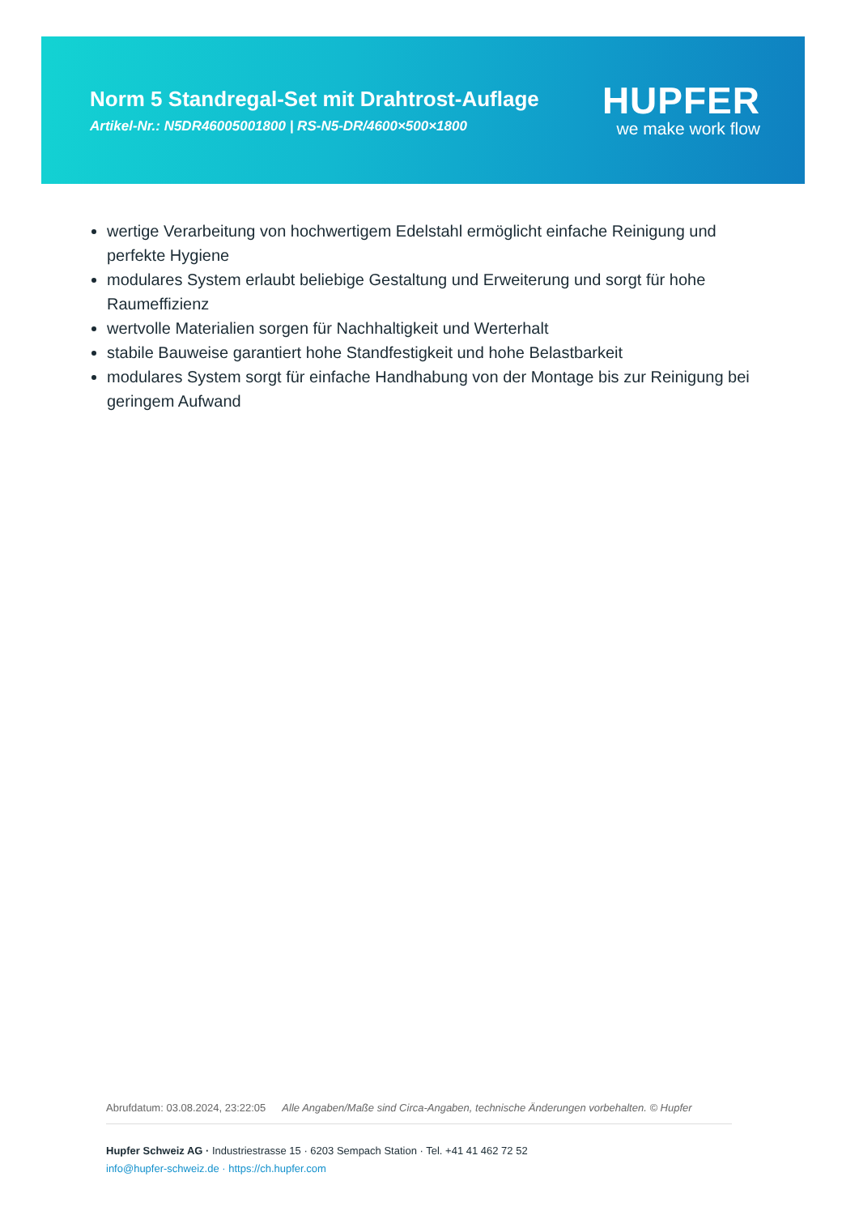Norm 5 Standregal-Set mit Drahtrost-Auflage
Artikel-Nr.: N5DR46005001800 | RS-N5-DR/4600×500×1800
HUPFER
we make work flow
wertige Verarbeitung von hochwertigem Edelstahl ermöglicht einfache Reinigung und perfekte Hygiene
modulares System erlaubt beliebige Gestaltung und Erweiterung und sorgt für hohe Raumeffizienz
wertvolle Materialien sorgen für Nachhaltigkeit und Werterhalt
stabile Bauweise garantiert hohe Standfestigkeit und hohe Belastbarkeit
modulares System sorgt für einfache Handhabung von der Montage bis zur Reinigung bei geringem Aufwand
Abrufdatum: 03.08.2024, 23:22:05 Alle Angaben/Maße sind Circa-Angaben, technische Änderungen vorbehalten. © Hupfer
Hupfer Schweiz AG · Industriestrasse 15 · 6203 Sempach Station · Tel. +41 41 462 72 52
info@hupfer-schweiz.de · https://ch.hupfer.com